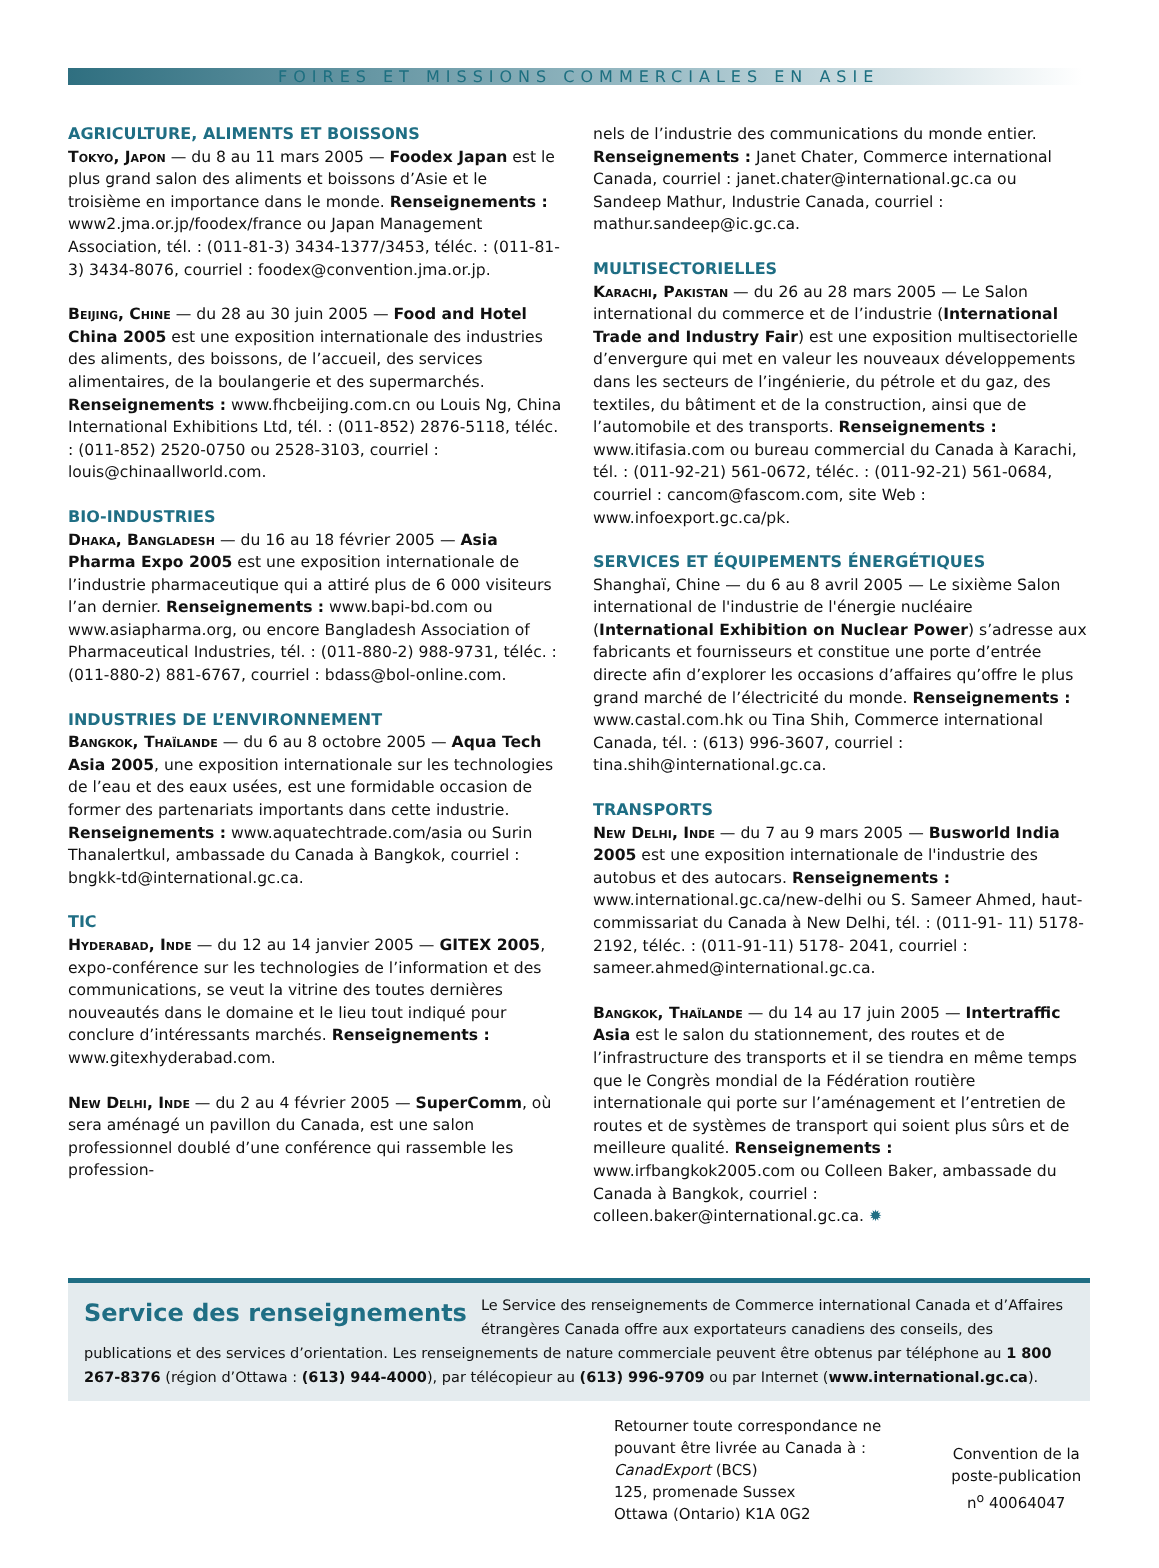FOIRES ET MISSIONS COMMERCIALES EN ASIE
AGRICULTURE, ALIMENTS ET BOISSONS
Tokyo, Japon — du 8 au 11 mars 2005 — Foodex Japan est le plus grand salon des aliments et boissons d’Asie et le troisième en importance dans le monde. Renseignements : www2.jma.or.jp/foodex/france ou Japan Management Association, tél. : (011-81-3) 3434-1377/3453, téléc. : (011-81-3) 3434-8076, courriel : foodex@convention.jma.or.jp.
Beijing, Chine — du 28 au 30 juin 2005 — Food and Hotel China 2005 est une exposition internationale des industries des aliments, des boissons, de l’accueil, des services alimentaires, de la boulangerie et des supermarchés. Renseignements : www.fhcbeijing.com.cn ou Louis Ng, China International Exhibitions Ltd, tél. : (011-852) 2876-5118, téléc. : (011-852) 2520-0750 ou 2528-3103, courriel : louis@chinaallworld.com.
BIO-INDUSTRIES
Dhaka, Bangladesh — du 16 au 18 février 2005 — Asia Pharma Expo 2005 est une exposition internationale de l’industrie pharmaceutique qui a attiré plus de 6 000 visiteurs l’an dernier. Renseignements : www.bapi-bd.com ou www.asiapharma.org, ou encore Bangladesh Association of Pharmaceutical Industries, tél. : (011-880-2) 988-9731, téléc. : (011-880-2) 881-6767, courriel : bdass@bol-online.com.
INDUSTRIES DE L’ENVIRONNEMENT
Bangkok, Thaïlande — du 6 au 8 octobre 2005 — Aqua Tech Asia 2005, une exposition internationale sur les technologies de l’eau et des eaux usées, est une formidable occasion de former des partenariats importants dans cette industrie. Renseignements : www.aquatechtrade.com/asia ou Surin Thanalertkul, ambassade du Canada à Bangkok, courriel : bngkk-td@international.gc.ca.
TIC
Hyderabad, Inde — du 12 au 14 janvier 2005 — GITEX 2005, expo-conférence sur les technologies de l’information et des communications, se veut la vitrine des toutes dernières nouveautés dans le domaine et le lieu tout indiqué pour conclure d’intéressants marchés. Renseignements : www.gitexhyderabad.com.
New Delhi, Inde — du 2 au 4 février 2005 — SuperComm, où sera aménagé un pavillon du Canada, est une salon professionnel doublé d’une conférence qui rassemble les profession-
nels de l’industrie des communications du monde entier. Renseignements : Janet Chater, Commerce international Canada, courriel : janet.chater@international.gc.ca ou Sandeep Mathur, Industrie Canada, courriel : mathur.sandeep@ic.gc.ca.
MULTISECTORIELLES
Karachi, Pakistan — du 26 au 28 mars 2005 — Le Salon international du commerce et de l’industrie (International Trade and Industry Fair) est une exposition multisectorielle d’envergure qui met en valeur les nouveaux développements dans les secteurs de l’ingénierie, du pétrole et du gaz, des textiles, du bâtiment et de la construction, ainsi que de l’automobile et des transports. Renseignements : www.itifasia.com ou bureau commercial du Canada à Karachi, tél. : (011-92-21) 561-0672, téléc. : (011-92-21) 561-0684, courriel : cancom@fascom.com, site Web : www.infoexport.gc.ca/pk.
SERVICES ET ÉQUIPEMENTS ÉNERGÉTIQUES
Shanghaï, Chine — du 6 au 8 avril 2005 — Le sixième Salon international de l'industrie de l'énergie nucléaire (International Exhibition on Nuclear Power) s’adresse aux fabricants et fournisseurs et constitue une porte d’entrée directe afin d’explorer les occasions d’affaires qu’offre le plus grand marché de l’électricité du monde. Renseignements : www.castal.com.hk ou Tina Shih, Commerce international Canada, tél. : (613) 996-3607, courriel : tina.shih@international.gc.ca.
TRANSPORTS
New Delhi, Inde — du 7 au 9 mars 2005 — Busworld India 2005 est une exposition internationale de l'industrie des autobus et des autocars. Renseignements : www.international.gc.ca/new-delhi ou S. Sameer Ahmed, haut-commissariat du Canada à New Delhi, tél. : (011-91- 11) 5178-2192, téléc. : (011-91-11) 5178- 2041, courriel : sameer.ahmed@international.gc.ca.
Bangkok, Thaïlande — du 14 au 17 juin 2005 — Intertraffic Asia est le salon du stationnement, des routes et de l’infrastructure des transports et il se tiendra en même temps que le Congrès mondial de la Fédération routière internationale qui porte sur l’aménagement et l’entretien de routes et de systèmes de transport qui soient plus sûrs et de meilleure qualité. Renseignements : www.irfbangkok2005.com ou Colleen Baker, ambassade du Canada à Bangkok, courriel : colleen.baker@international.gc.ca. ✹
Service des renseignements Le Service des renseignements de Commerce international Canada et d’Affaires étrangères Canada offre aux exportateurs canadiens des conseils, des publications et des services d’orientation. Les renseignements de nature commerciale peuvent être obtenus par téléphone au 1 800 267-8376 (région d’Ottawa : (613) 944-4000), par télécopieur au (613) 996-9709 ou par Internet (www.international.gc.ca).
Retourner toute correspondance ne
pouvant être livrée au Canada à :
CanadExport (BCS)
125, promenade Sussex
Ottawa (Ontario) K1A 0G2
Convention de la
poste-publication
n<sup>o</sup> 40064047